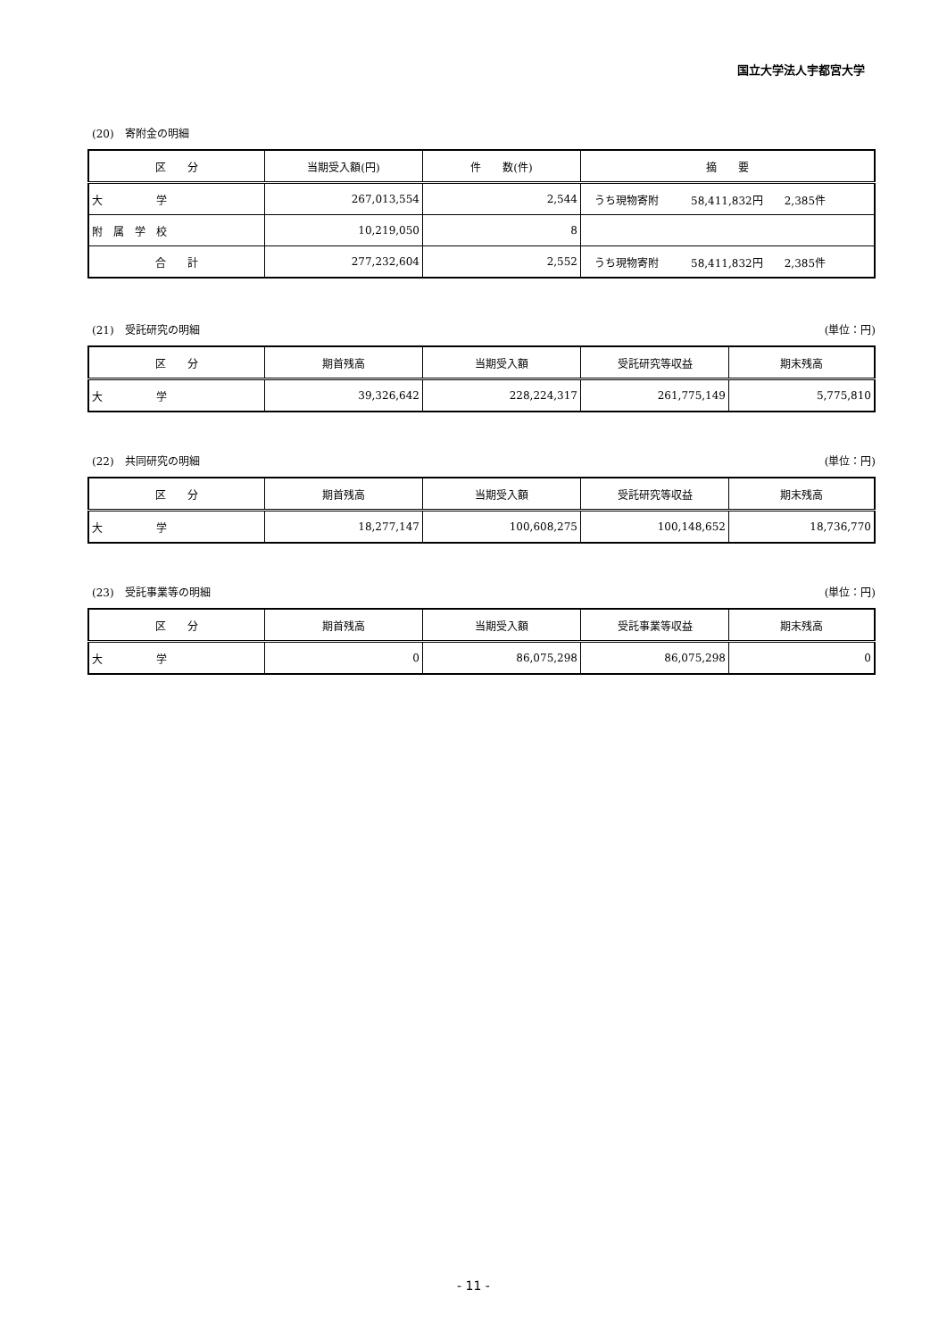国立大学法人宇都宮大学
(20)　寄附金の明細
| 区 分 | 当期受入額(円) | 件 数(件) | 摘 要 |
| --- | --- | --- | --- |
| 大 学 | 267,013,554 | 2,544 | うち現物寄附 58,411,832円 2,385件 |
| 附 属 学 校 | 10,219,050 | 8 | |
| 合 計 | 277,232,604 | 2,552 | うち現物寄附 58,411,832円 2,385件 |
(21)　受託研究の明細 (単位：円)
| 区 分 | 期首残高 | 当期受入額 | 受託研究等収益 | 期末残高 |
| --- | --- | --- | --- | --- |
| 大 学 | 39,326,642 | 228,224,317 | 261,775,149 | 5,775,810 |
(22)　共同研究の明細 (単位：円)
| 区 分 | 期首残高 | 当期受入額 | 受託研究等収益 | 期末残高 |
| --- | --- | --- | --- | --- |
| 大 学 | 18,277,147 | 100,608,275 | 100,148,652 | 18,736,770 |
(23)　受託事業等の明細 (単位：円)
| 区 分 | 期首残高 | 当期受入額 | 受託事業等収益 | 期末残高 |
| --- | --- | --- | --- | --- |
| 大 学 | 0 | 86,075,298 | 86,075,298 | 0 |
- 11 -